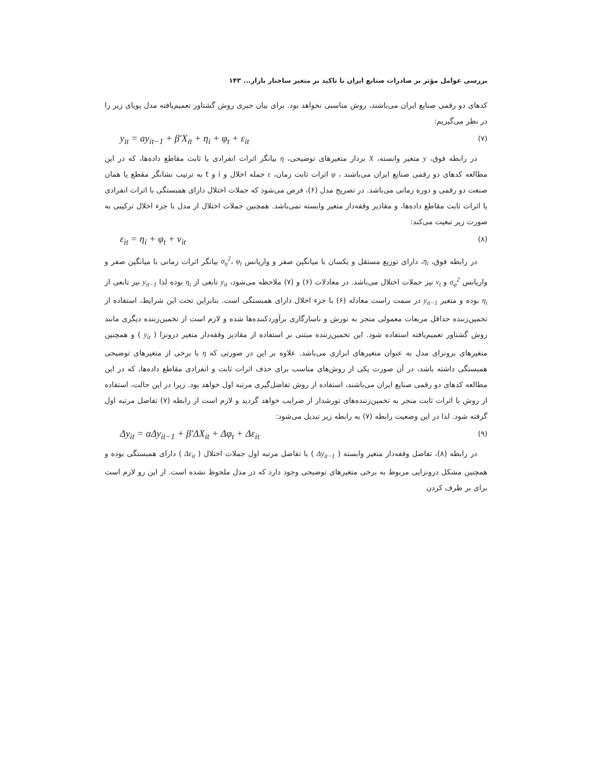بررسی عوامل مؤثر بر صادرات صنایع ایران با تاکید بر متغیر ساختار بازار... ۱۴۳
کدهای دو رقمی صنایع ایران می‌باشند، روش مناسبی نخواهد بود. برای بیان جبری روش گشتاور تعمیم‌یافته مدل پویای زیر را در نظر می‌گیریم:
y<sub>it</sub> = ay<sub>it−1</sub> + β′X<sub>it</sub> + η<sub>i</sub> + φ<sub>t</sub> + ε<sub>it</sub> (۷)
در رابطه فوق، y متغیر وابسته، X بردار متغیرهای توضیحی، η بیانگر اثرات انفرادی یا ثابت مقاطع داده‌ها، که در این مطالعه کدهای دو رقمی صنایع ایران می‌باشند ، φ اثرات ثابت زمان، ε جمله اخلال و i و t به ترتیب نشانگر مقطع یا همان صنعت دو رقمی و دوره زمانی می‌باشد. در تصریح مدل (۶)، فرض می‌شود که جملات اختلال دارای همبستگی با اثرات انفرادی یا اثرات ثابت مقاطع داده‌ها، و مقادیر وقفه‌دار متغیر وابسته نمی‌باشد. همچنین جملات اختلال از مدل با جزء اخلال ترکیبی به صورت زیر تبعیت می‌کند:
ε<sub>it</sub> = η<sub>i</sub> + φ<sub>t</sub> + ν<sub>it</sub> (۸)
در رابطه فوق، η<sub>i</sub>، دارای توزیع مستقل و یکسان با میانگین صفر و واریانس σ<sub>η</sub><sup>2</sup>، φ<sub>t</sub> بیانگر اثرات زمانی با میانگین صفر و واریانس σ<sub>φ</sub><sup>2</sup> و ν<sub>t</sub> نیز جملات اختلال می‌باشد. در معادلات (۶) و (۷) ملاحظه می‌شود، y<sub>it</sub> تابعی از η<sub>i</sub> بوده لذا y<sub>it−1</sub> نیز تابعی از η<sub>i</sub> بوده و متغیر y<sub>it−1</sub> در سمت راست معادله (۶) با جزء اخلال دارای همبستگی است. بنابراین تحت این شرایط، استفاده از تخمین‌زننده حداقل مربعات معمولی منجر به تورش و ناسازگاری برآوردکننده‌ها شده و لازم است از تخمین‌زننده دیگری مانند روش گشتاور تعمیم‌یافته استفاده شود. این تخمین‌زننده مبتنی بر استفاده از مقادیر وقفه‌دار متغیر درونزا ( y<sub>it</sub> ) و همچنین متغیرهای برونزای مدل به عنوان متغیرهای ابزاری می‌باشد. علاوه بر این در صورتی که η با برخی از متغیرهای توضیحی همبستگی داشته باشد، در آن صورت یکی از روش‌های مناسب برای حذف اثرات ثابت و انفرادی مقاطع داده‌ها، که در این مطالعه کدهای دو رقمی صنایع ایران می‌باشند، استفاده از روش تفاضل‌گیری مرتبه اول خواهد بود. زیرا در این حالت، استفاده از روش با اثرات ثابت منجر به تخمین‌زننده‌های تورشدار از ضرایب خواهد گردید و لازم است از رابطه (۷) تفاضل مرتبه اول گرفته شود. لذا در این وضعیت رابطه (۷) به رابطه زیر تبدیل می‌شود:
Δy<sub>it</sub> = αΔy<sub>it−1</sub> + β′ΔX<sub>it</sub> + Δφ<sub>t</sub> + Δε<sub>it</sub> (۹)
در رابطه (۸)، تفاضل وقفه‌دار متغیر وابسته ( Δy<sub>it−1</sub> ) با تفاضل مرتبه اول جملات اختلال ( Δε<sub>it</sub> ) دارای همبستگی بوده و همچنین مشکل درونزایی مربوط به برخی متغیرهای توضیحی وجود دارد که در مدل ملحوظ نشده است. از این رو لازم است برای بر طرف کردن